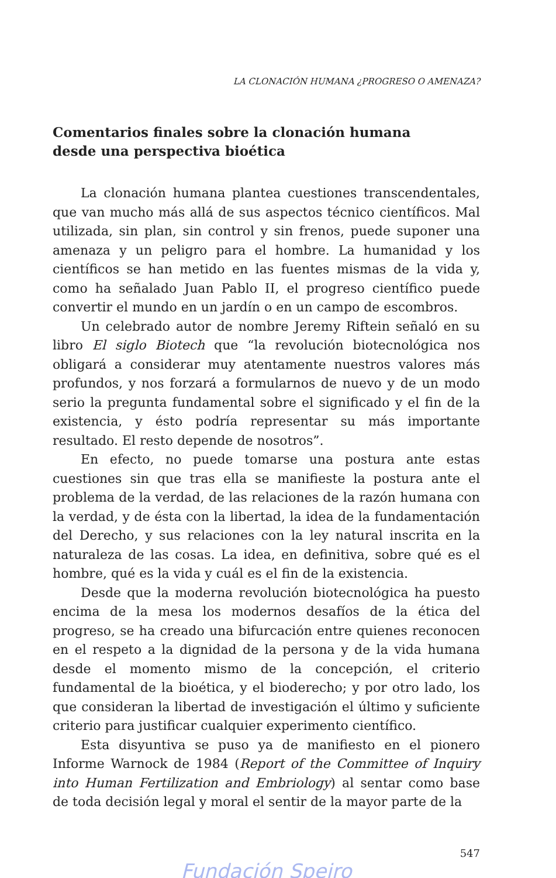LA CLONACIÓN HUMANA ¿PROGRESO O AMENAZA?
Comentarios finales sobre la clonación humana
desde una perspectiva bioética
La clonación humana plantea cuestiones transcendentales, que van mucho más allá de sus aspectos técnico científicos. Mal utilizada, sin plan, sin control y sin frenos, puede suponer una amenaza y un peligro para el hombre. La humanidad y los científicos se han metido en las fuentes mismas de la vida y, como ha señalado Juan Pablo II, el progreso científico puede convertir el mundo en un jardín o en un campo de escombros.
Un celebrado autor de nombre Jeremy Riftein señaló en su libro El siglo Biotech que “la revolución biotecnológica nos obligará a considerar muy atentamente nuestros valores más profundos, y nos forzará a formularnos de nuevo y de un modo serio la pregunta fundamental sobre el significado y el fin de la existencia, y ésto podría representar su más importante resultado. El resto depende de nosotros”.
En efecto, no puede tomarse una postura ante estas cuestiones sin que tras ella se manifieste la postura ante el problema de la verdad, de las relaciones de la razón humana con la verdad, y de ésta con la libertad, la idea de la fundamentación del Derecho, y sus relaciones con la ley natural inscrita en la naturaleza de las cosas. La idea, en definitiva, sobre qué es el hombre, qué es la vida y cuál es el fin de la existencia.
Desde que la moderna revolución biotecnológica ha puesto encima de la mesa los modernos desafíos de la ética del progreso, se ha creado una bifurcación entre quienes reconocen en el respeto a la dignidad de la persona y de la vida humana desde el momento mismo de la concepción, el criterio fundamental de la bioética, y el bioderecho; y por otro lado, los que consideran la libertad de investigación el último y suficiente criterio para justificar cualquier experimento científico.
Esta disyuntiva se puso ya de manifiesto en el pionero Informe Warnock de 1984 (Report of the Committee of Inquiry into Human Fertilization and Embriology) al sentar como base de toda decisión legal y moral el sentir de la mayor parte de la
547
Fundación Speiro